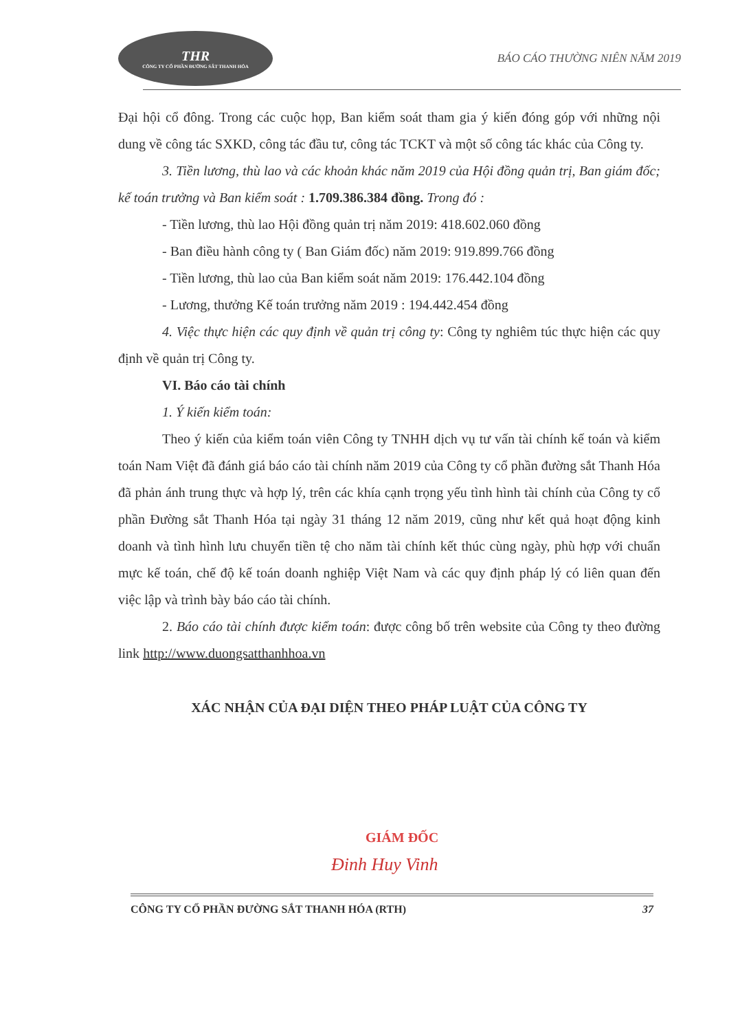THR
CÔNG TY CỔ PHẦN ĐƯỜNG SẮT THANH HÓA
BÁO CÁO THƯỜNG NIÊN NĂM 2019
Đại hội cổ đông. Trong các cuộc họp, Ban kiểm soát tham gia ý kiến đóng góp với những nội dung về công tác SXKD, công tác đầu tư, công tác TCKT và một số công tác khác của Công ty.
3. Tiền lương, thù lao và các khoản khác năm 2019 của Hội đồng quản trị, Ban giám đốc; kế toán trưởng và Ban kiểm soát : 1.709.386.384 đồng. Trong đó :
- Tiền lương, thù lao Hội đồng quản trị năm 2019: 418.602.060 đồng
- Ban điều hành công ty ( Ban Giám đốc) năm 2019: 919.899.766 đồng
- Tiền lương, thù lao của Ban kiểm soát năm 2019: 176.442.104 đồng
- Lương, thưởng Kế toán trưởng năm 2019 : 194.442.454 đồng
4. Việc thực hiện các quy định về quản trị công ty: Công ty nghiêm túc thực hiện các quy định về quản trị Công ty.
VI. Báo cáo tài chính
1. Ý kiến kiểm toán:
Theo ý kiến của kiểm toán viên Công ty TNHH dịch vụ tư vấn tài chính kế toán và kiểm toán Nam Việt đã đánh giá báo cáo tài chính năm 2019 của Công ty cổ phần đường sắt Thanh Hóa đã phản ánh trung thực và hợp lý, trên các khía cạnh trọng yếu tình hình tài chính của Công ty cổ phần Đường sắt Thanh Hóa tại ngày 31 tháng 12 năm 2019, cũng như kết quả hoạt động kinh doanh và tình hình lưu chuyển tiền tệ cho năm tài chính kết thúc cùng ngày, phù hợp với chuẩn mực kế toán, chế độ kế toán doanh nghiệp Việt Nam và các quy định pháp lý có liên quan đến việc lập và trình bày báo cáo tài chính.
2. Báo cáo tài chính được kiểm toán: được công bố trên website của Công ty theo đường link http://www.duongsatthanhhoa.vn
XÁC NHẬN CỦA ĐẠI DIỆN THEO PHÁP LUẬT CỦA CÔNG TY
GIÁM ĐỐC
Đinh Huy Vinh
CÔNG TY CỔ PHẦN ĐƯỜNG SẮT THANH HÓA (RTH) 37